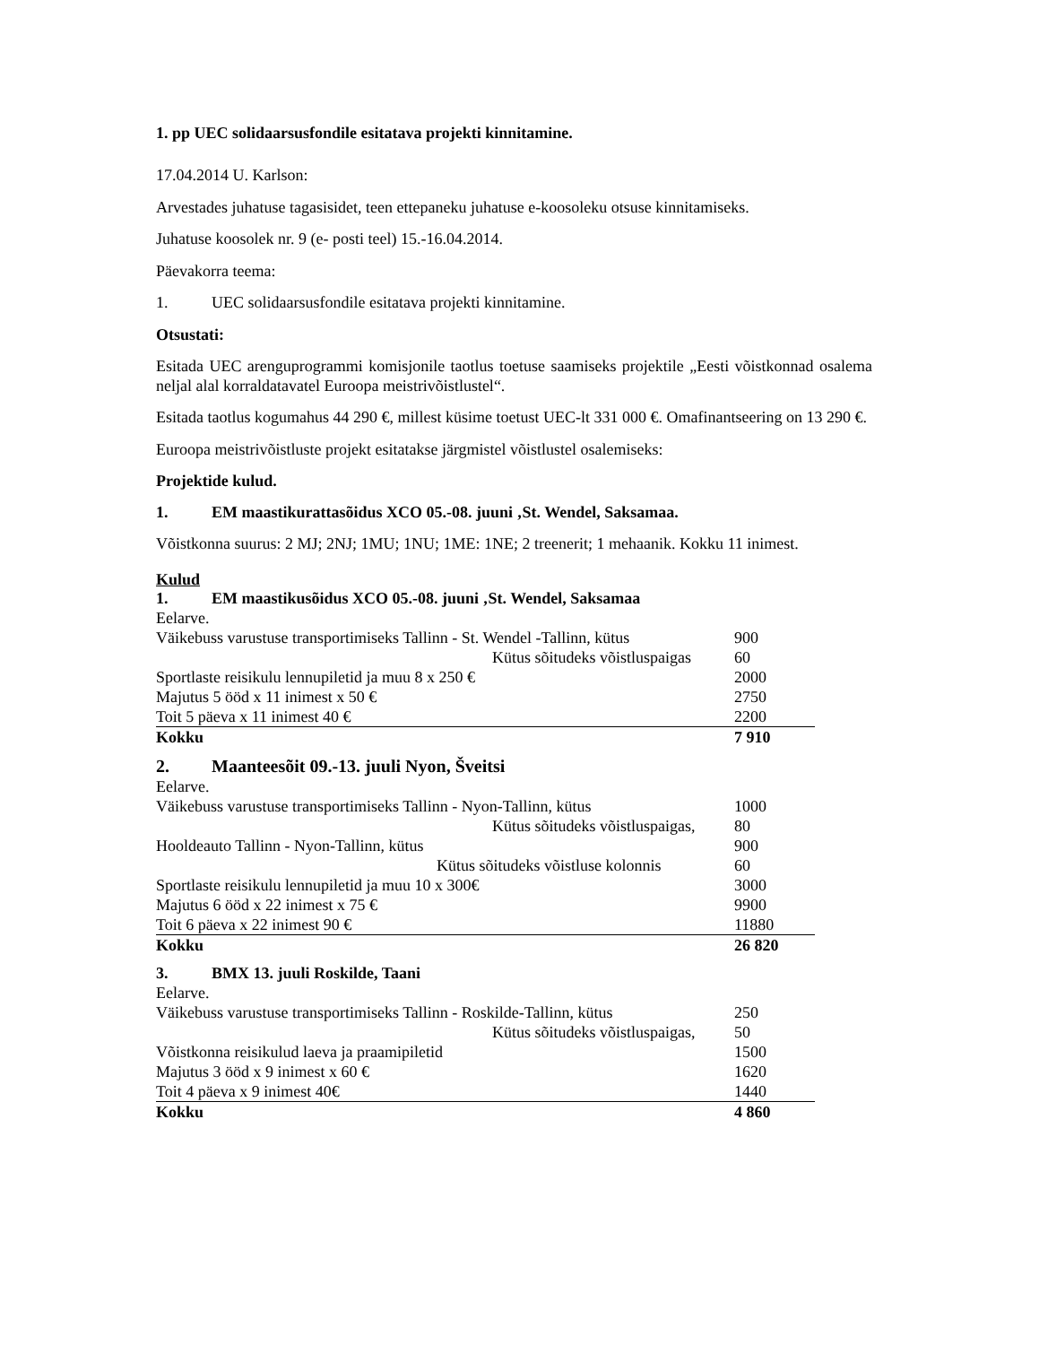1. pp UEC solidaarsusfondile esitatava projekti kinnitamine.
17.04.2014 U. Karlson:
Arvestades juhatuse tagasisidet, teen ettepaneku juhatuse e-koosoleku otsuse kinnitamiseks.
Juhatuse koosolek nr. 9 (e- posti teel) 15.-16.04.2014.
Päevakorra teema:
1. UEC solidaarsusfondile esitatava projekti kinnitamine.
Otsustati:
Esitada UEC arenguprogrammi komisjonile taotlus toetuse saamiseks projektile „Eesti võistkonnad osalema neljal alal korraldatavatel Euroopa meistrivõistlustel“.
Esitada taotlus kogumahus 44 290 €, millest küsime toetust UEC-lt 331 000 €. Omafinantseering on 13 290 €.
Euroopa meistrivõistluste projekt esitatakse järgmistel võistlustel osalemiseks:
Projektide kulud.
1. EM maastikurattasõidus XCO 05.-08. juuni ‚St. Wendel, Saksamaa.
Võistkonna suurus: 2 MJ; 2NJ; 1MU; 1NU; 1ME: 1NE; 2 treenerit; 1 mehaanik. Kokku 11 inimest.
Kulud
1. EM maastikusõidus XCO 05.-08. juuni ‚St. Wendel, Saksamaa
| Eelarve. | |
| Väikebuss varustuse transportimiseks Tallinn - St. Wendel -Tallinn, kütus | 900 |
| Kütus sõitudeks võistluspaigas | 60 |
| Sportlaste reisikulu lennupiletid ja muu 8 x 250 € | 2000 |
| Majutus 5 ööd x 11 inimest x 50 € | 2750 |
| Toit 5 päeva x 11 inimest 40 € | 2200 |
| Kokku | 7 910 |
2. Maanteesõit 09.-13. juuli Nyon, Šveitsi
| Eelarve. | |
| Väikebuss varustuse transportimiseks Tallinn - Nyon-Tallinn, kütus | 1000 |
| Kütus sõitudeks võistluspaigas, | 80 |
| Hooldeauto Tallinn - Nyon-Tallinn, kütus | 900 |
| Kütus sõitudeks võistluse kolonnis | 60 |
| Sportlaste reisikulu lennupiletid ja muu 10 x 300€ | 3000 |
| Majutus 6 ööd x 22 inimest x 75 € | 9900 |
| Toit 6 päeva x 22 inimest 90 € | 11880 |
| Kokku | 26 820 |
3. BMX 13. juuli Roskilde, Taani
| Eelarve. | |
| Väikebuss varustuse transportimiseks Tallinn - Roskilde-Tallinn, kütus | 250 |
| Kütus sõitudeks võistluspaigas, | 50 |
| Võistkonna reisikulud laeva ja praamipiletid | 1500 |
| Majutus 3 ööd x 9 inimest x 60 € | 1620 |
| Toit 4 päeva x 9 inimest 40€ | 1440 |
| Kokku | 4 860 |